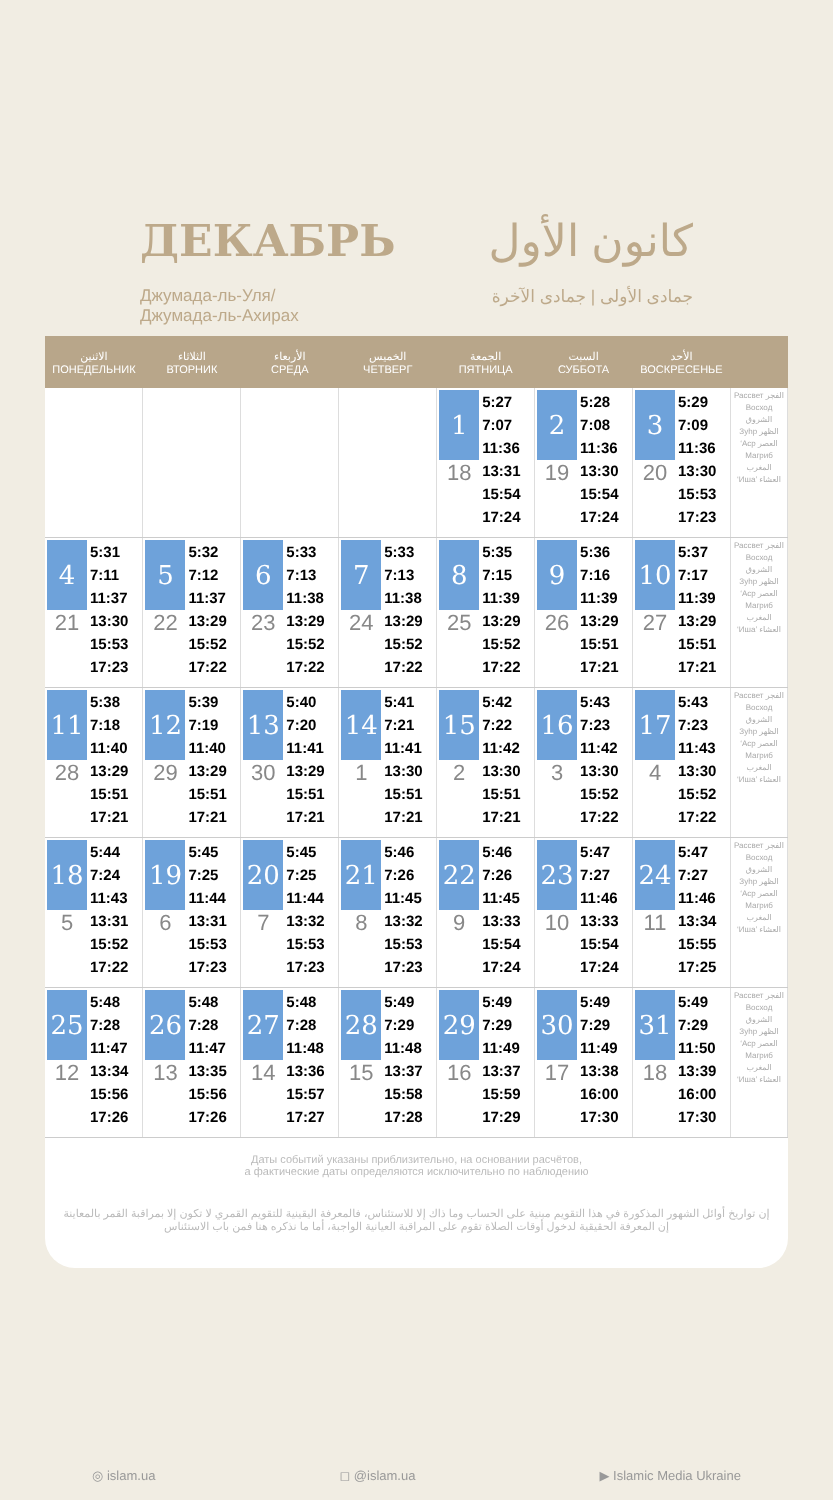ДЕКАБРЬ كانون الأول
Джумада-ль-Уля/
Джумада-ль-Ахирах
جمادى الأولى | جمادى الآخرة
| الاثنين ПОНЕДЕЛЬНИК | الثلاثاء ВТОРНИК | الأربعاء СРЕДА | الخميس ЧЕТВЕРГ | الجمعة ПЯТНИЦА | السبت СУББОТА | الأحد ВОСКРЕСЕНЬЕ | |
| --- | --- | --- | --- | --- | --- | --- | --- |
| | | | | 1 18 5:27 7:07 11:36 13:31 15:54 17:24 | 2 19 5:28 7:08 11:36 13:30 15:54 17:24 | 3 20 5:29 7:09 11:36 13:30 15:53 17:23 | Рассвет الفجر Восход الشروق Зуhр الظهر ‘Аср العصر Магриб المغرب ‘Иша’ العشاء |
| 4 21 5:31 7:11 11:37 13:30 15:53 17:23 | 5 22 5:32 7:12 11:37 13:29 15:52 17:22 | 6 23 5:33 7:13 11:38 13:29 15:52 17:22 | 7 24 5:33 7:13 11:38 13:29 15:52 17:22 | 8 25 5:35 7:15 11:39 13:29 15:52 17:22 | 9 26 5:36 7:16 11:39 13:29 15:51 17:21 | 10 27 5:37 7:17 11:39 13:29 15:51 17:21 | Рассвет الفجر Восход الشروق Зуhр الظهر ‘Аср العصر Магриб المغرب ‘Иша’ العشاء |
| 11 28 5:38 7:18 11:40 13:29 15:51 17:21 | 12 29 5:39 7:19 11:40 13:29 15:51 17:21 | 13 30 5:40 7:20 11:41 13:29 15:51 17:21 | 14 1 5:41 7:21 11:41 13:30 15:51 17:21 | 15 2 5:42 7:22 11:42 13:30 15:51 17:21 | 16 3 5:43 7:23 11:42 13:30 15:52 17:22 | 17 4 5:43 7:23 11:43 13:30 15:52 17:22 | Рассвет الفجر Восход الشروق Зуhр الظهر ‘Аср العصر Магриб المغرب ‘Иша’ العشاء |
| 18 5 5:44 7:24 11:43 13:31 15:52 17:22 | 19 6 5:45 7:25 11:44 13:31 15:53 17:23 | 20 7 5:45 7:25 11:44 13:32 15:53 17:23 | 21 8 5:46 7:26 11:45 13:32 15:53 17:23 | 22 9 5:46 7:26 11:45 13:33 15:54 17:24 | 23 10 5:47 7:27 11:46 13:33 15:54 17:24 | 24 11 5:47 7:27 11:46 13:34 15:55 17:25 | Рассвет الفجر Восход الشروق Зуhр الظهر ‘Аср العصر Магриб المغرب ‘Иша’ العشاء |
| 25 12 5:48 7:28 11:47 13:34 15:56 17:26 | 26 13 5:48 7:28 11:47 13:35 15:56 17:26 | 27 14 5:48 7:28 11:48 13:36 15:57 17:27 | 28 15 5:49 7:29 11:48 13:37 15:58 17:28 | 29 16 5:49 7:29 11:49 13:37 15:59 17:29 | 30 17 5:49 7:29 11:49 13:38 16:00 17:30 | 31 18 5:49 7:29 11:50 13:39 16:00 17:30 | Рассвет الفجر Восход الشروق Зуhр الظهر ‘Аср العصر Магриб المغرب ‘Иша’ العشاء |
Даты событий указаны приблизительно, на основании расчётов,
а фактические даты определяются исключительно по наблюдению
إن تواريخ أوائل الشهور المذكورة في هذا التقويم مبنية على الحساب وما ذاك إلا للاستئناس، فالمعرفة اليقينية للتقويم القمري لا تكون إلا بمراقبة القمر بالمعاينة
إن المعرفة الحقيقية لدخول أوقات الصلاة تقوم على المراقبة العيانية الواجبة، أما ما نذكره هنا فمن باب الاستئناس
◎ islam.ua ◻ @islam.ua ▶ Islamic Media Ukraine